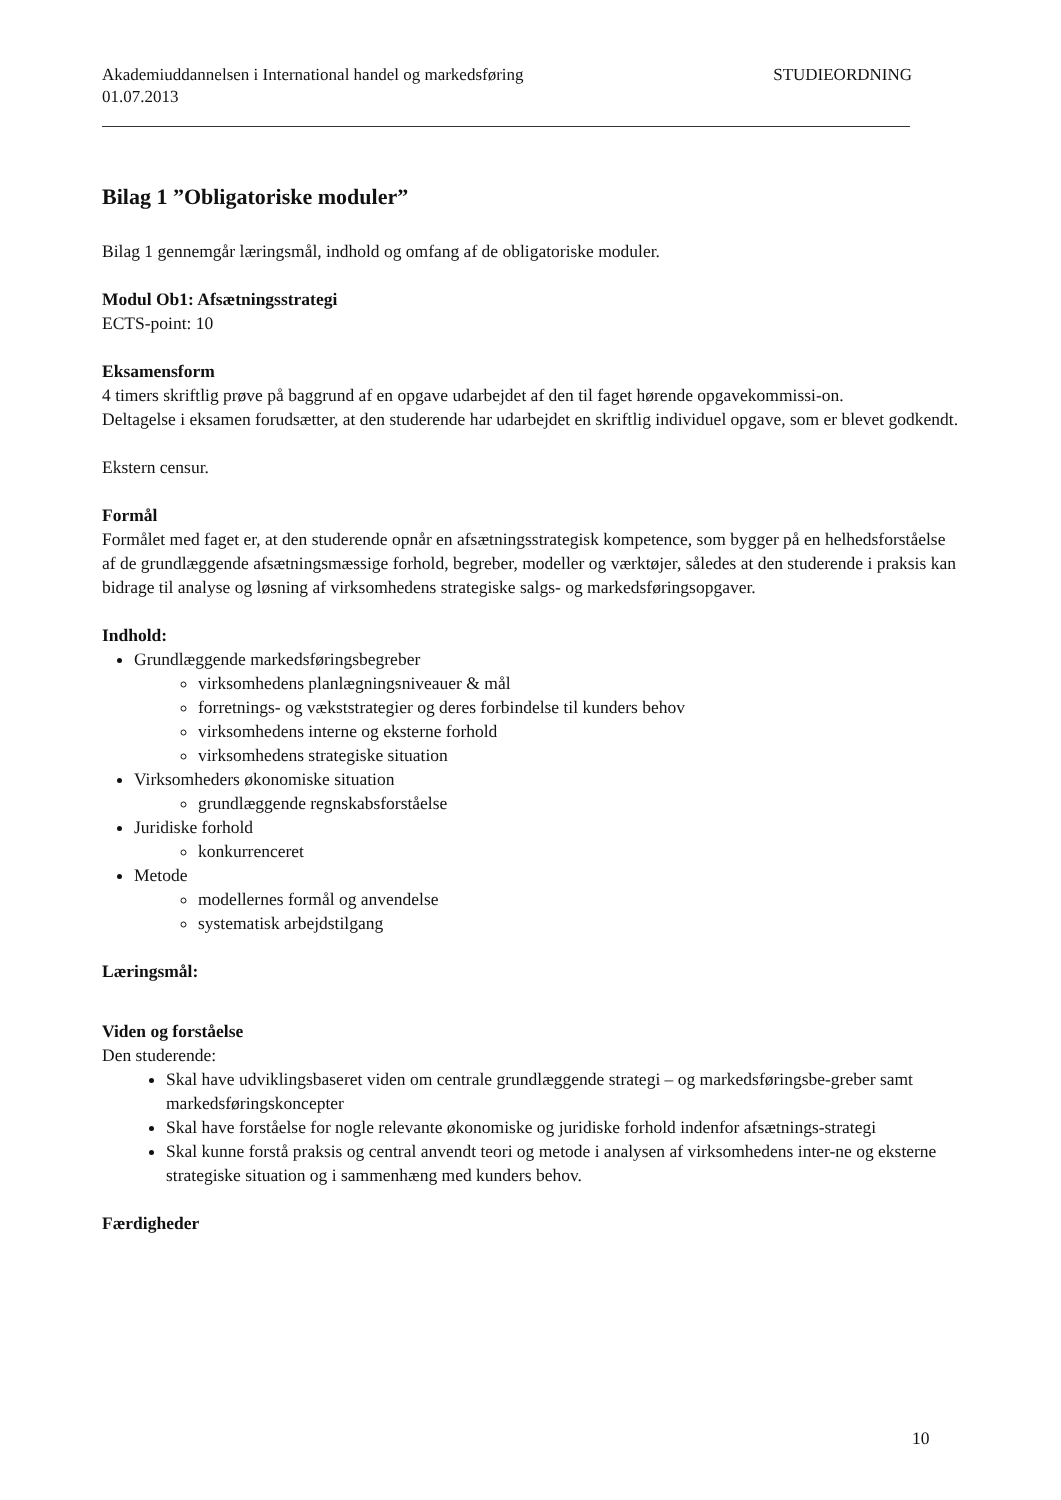Akademiuddannelsen i International handel og markedsføring
01.07.2013 STUDIEORDNING
Bilag 1 ”Obligatoriske moduler”
Bilag 1 gennemgår læringsmål, indhold og omfang af de obligatoriske moduler.
Modul Ob1: Afsætningsstrategi
ECTS-point: 10
Eksamensform
4 timers skriftlig prøve på baggrund af en opgave udarbejdet af den til faget hørende opgavekommissi-on.
Deltagelse i eksamen forudsætter, at den studerende har udarbejdet en skriftlig individuel opgave, som er blevet godkendt.
Ekstern censur.
Formål
Formålet med faget er, at den studerende opnår en afsætningsstrategisk kompetence, som bygger på en helhedsforståelse af de grundlæggende afsætningsmæssige forhold, begreber, modeller og værktøjer, således at den studerende i praksis kan bidrage til analyse og løsning af virksomhedens strategiske salgs- og markedsføringsopgaver.
Indhold:
Grundlæggende markedsføringsbegreber
virksomhedens planlægningsniveauer & mål
forretnings- og vækststrategier og deres forbindelse til kunders behov
virksomhedens interne og eksterne forhold
virksomhedens strategiske situation
Virksomheders økonomiske situation
grundlæggende regnskabsforståelse
Juridiske forhold
konkurrenceret
Metode
modellernes formål og anvendelse
systematisk arbejdstilgang
Læringsmål:
Viden og forståelse
Den studerende:
Skal have udviklingsbaseret viden om centrale grundlæggende strategi – og markedsføringsbe-greber samt markedsføringskoncepter
Skal have forståelse for nogle relevante økonomiske og juridiske forhold indenfor afsætnings-strategi
Skal kunne forstå praksis og central anvendt teori og metode i analysen af virksomhedens inter-ne og eksterne strategiske situation og i sammenhæng med kunders behov.
Færdigheder
10